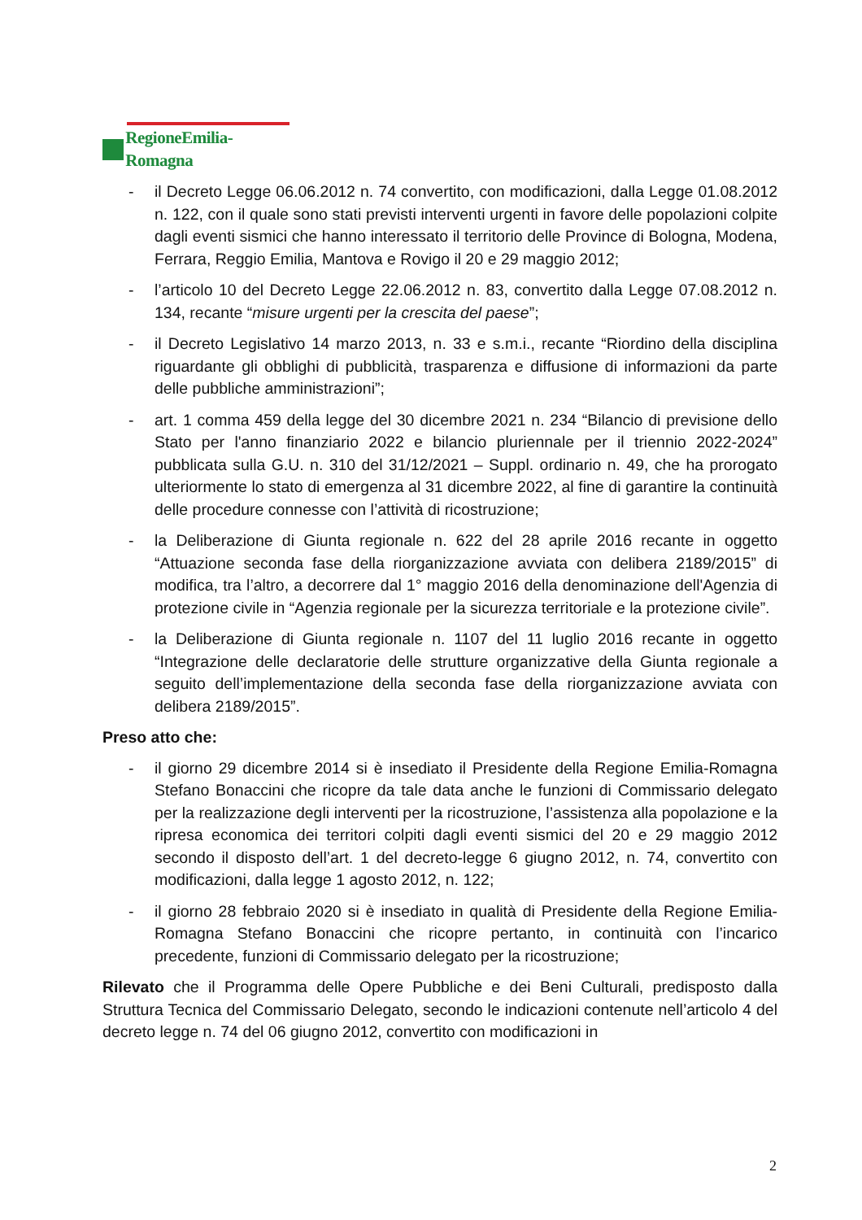RegioneEmilia-Romagna
- il Decreto Legge 06.06.2012 n. 74 convertito, con modificazioni, dalla Legge 01.08.2012 n. 122, con il quale sono stati previsti interventi urgenti in favore delle popolazioni colpite dagli eventi sismici che hanno interessato il territorio delle Province di Bologna, Modena, Ferrara, Reggio Emilia, Mantova e Rovigo il 20 e 29 maggio 2012;
- l’articolo 10 del Decreto Legge 22.06.2012 n. 83, convertito dalla Legge 07.08.2012 n. 134, recante “misure urgenti per la crescita del paese”;
- il Decreto Legislativo 14 marzo 2013, n. 33 e s.m.i., recante “Riordino della disciplina riguardante gli obblighi di pubblicità, trasparenza e diffusione di informazioni da parte delle pubbliche amministrazioni”;
- art. 1 comma 459 della legge del 30 dicembre 2021 n. 234 “Bilancio di previsione dello Stato per l'anno finanziario 2022 e bilancio pluriennale per il triennio 2022-2024” pubblicata sulla G.U. n. 310 del 31/12/2021 – Suppl. ordinario n. 49, che ha prorogato ulteriormente lo stato di emergenza al 31 dicembre 2022, al fine di garantire la continuità delle procedure connesse con l’attività di ricostruzione;
- la Deliberazione di Giunta regionale n. 622 del 28 aprile 2016 recante in oggetto “Attuazione seconda fase della riorganizzazione avviata con delibera 2189/2015” di modifica, tra l’altro, a decorrere dal 1° maggio 2016 della denominazione dell'Agenzia di protezione civile in “Agenzia regionale per la sicurezza territoriale e la protezione civile”.
- la Deliberazione di Giunta regionale n. 1107 del 11 luglio 2016 recante in oggetto “Integrazione delle declaratorie delle strutture organizzative della Giunta regionale a seguito dell’implementazione della seconda fase della riorganizzazione avviata con delibera 2189/2015”.
Preso atto che:
- il giorno 29 dicembre 2014 si è insediato il Presidente della Regione Emilia-Romagna Stefano Bonaccini che ricopre da tale data anche le funzioni di Commissario delegato per la realizzazione degli interventi per la ricostruzione, l’assistenza alla popolazione e la ripresa economica dei territori colpiti dagli eventi sismici del 20 e 29 maggio 2012 secondo il disposto dell’art. 1 del decreto-legge 6 giugno 2012, n. 74, convertito con modificazioni, dalla legge 1 agosto 2012, n. 122;
- il giorno 28 febbraio 2020 si è insediato in qualità di Presidente della Regione Emilia-Romagna Stefano Bonaccini che ricopre pertanto, in continuità con l’incarico precedente, funzioni di Commissario delegato per la ricostruzione;
Rilevato che il Programma delle Opere Pubbliche e dei Beni Culturali, predisposto dalla Struttura Tecnica del Commissario Delegato, secondo le indicazioni contenute nell’articolo 4 del decreto legge n. 74 del 06 giugno 2012, convertito con modificazioni in
2